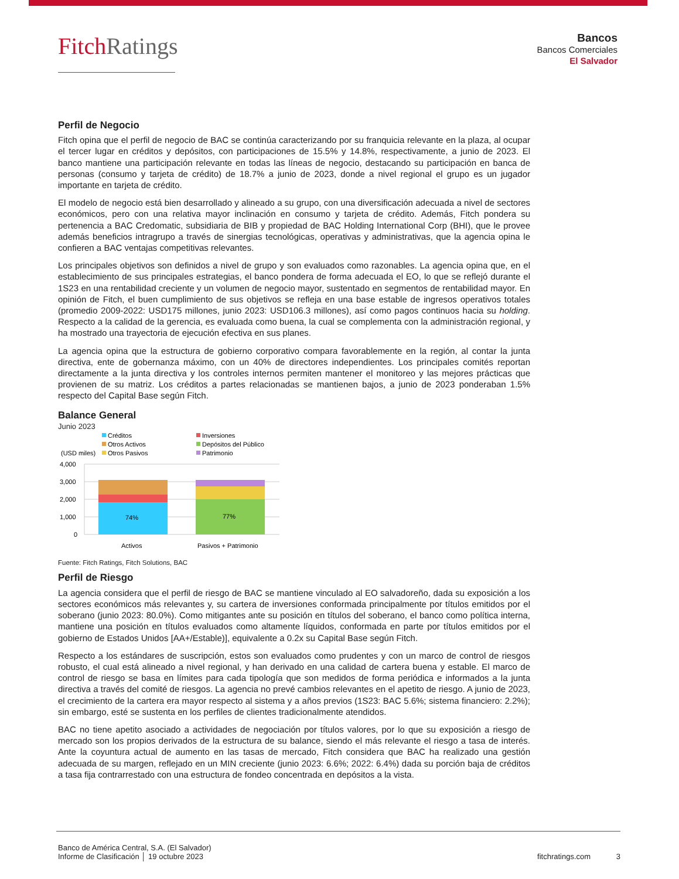Fitch Ratings
Bancos
Bancos Comerciales
El Salvador
Perfil de Negocio
Fitch opina que el perfil de negocio de BAC se continúa caracterizando por su franquicia relevante en la plaza, al ocupar el tercer lugar en créditos y depósitos, con participaciones de 15.5% y 14.8%, respectivamente, a junio de 2023. El banco mantiene una participación relevante en todas las líneas de negocio, destacando su participación en banca de personas (consumo y tarjeta de crédito) de 18.7% a junio de 2023, donde a nivel regional el grupo es un jugador importante en tarjeta de crédito.
El modelo de negocio está bien desarrollado y alineado a su grupo, con una diversificación adecuada a nivel de sectores económicos, pero con una relativa mayor inclinación en consumo y tarjeta de crédito. Además, Fitch pondera su pertenencia a BAC Credomatic, subsidiaria de BIB y propiedad de BAC Holding International Corp (BHI), que le provee además beneficios intragrupo a través de sinergias tecnológicas, operativas y administrativas, que la agencia opina le confieren a BAC ventajas competitivas relevantes.
Los principales objetivos son definidos a nivel de grupo y son evaluados como razonables. La agencia opina que, en el establecimiento de sus principales estrategias, el banco pondera de forma adecuada el EO, lo que se reflejó durante el 1S23 en una rentabilidad creciente y un volumen de negocio mayor, sustentado en segmentos de rentabilidad mayor. En opinión de Fitch, el buen cumplimiento de sus objetivos se refleja en una base estable de ingresos operativos totales (promedio 2009-2022: USD175 millones, junio 2023: USD106.3 millones), así como pagos continuos hacia su holding. Respecto a la calidad de la gerencia, es evaluada como buena, la cual se complementa con la administración regional, y ha mostrado una trayectoria de ejecución efectiva en sus planes.
La agencia opina que la estructura de gobierno corporativo compara favorablemente en la región, al contar la junta directiva, ente de gobernanza máximo, con un 40% de directores independientes. Los principales comités reportan directamente a la junta directiva y los controles internos permiten mantener el monitoreo y las mejores prácticas que provienen de su matriz. Los créditos a partes relacionadas se mantienen bajos, a junio de 2023 ponderaban 1.5% respecto del Capital Base según Fitch.
Balance General
Junio 2023
Créditos
Inversiones
Otros Activos
Depósitos del Público
(USD miles)
Otros Pasivos
Patrimonio
4,000
3,000
2,000
1,000
0
74%
77%
Activos
Pasivos + Patrimonio
Fuente: Fitch Ratings, Fitch Solutions, BAC
Perfil de Riesgo
La agencia considera que el perfil de riesgo de BAC se mantiene vinculado al EO salvadoreño, dada su exposición a los sectores económicos más relevantes y, su cartera de inversiones conformada principalmente por títulos emitidos por el soberano (junio 2023: 80.0%). Como mitigantes ante su posición en títulos del soberano, el banco como política interna, mantiene una posición en títulos evaluados como altamente líquidos, conformada en parte por títulos emitidos por el gobierno de Estados Unidos [AA+/Estable)], equivalente a 0.2x su Capital Base según Fitch.
Respecto a los estándares de suscripción, estos son evaluados como prudentes y con un marco de control de riesgos robusto, el cual está alineado a nivel regional, y han derivado en una calidad de cartera buena y estable. El marco de control de riesgo se basa en límites para cada tipología que son medidos de forma periódica e informados a la junta directiva a través del comité de riesgos. La agencia no prevé cambios relevantes en el apetito de riesgo. A junio de 2023, el crecimiento de la cartera era mayor respecto al sistema y a años previos (1S23: BAC 5.6%; sistema financiero: 2.2%); sin embargo, esté se sustenta en los perfiles de clientes tradicionalmente atendidos.
BAC no tiene apetito asociado a actividades de negociación por títulos valores, por lo que su exposición a riesgo de mercado son los propios derivados de la estructura de su balance, siendo el más relevante el riesgo a tasa de interés. Ante la coyuntura actual de aumento en las tasas de mercado, Fitch considera que BAC ha realizado una gestión adecuada de su margen, reflejado en un MIN creciente (junio 2023: 6.6%; 2022: 6.4%) dada su porción baja de créditos a tasa fija contrarrestado con una estructura de fondeo concentrada en depósitos a la vista.
Banco de América Central, S.A. (El Salvador)
Informe de Clasificación │ 19 octubre 2023
fitchratings.com 3